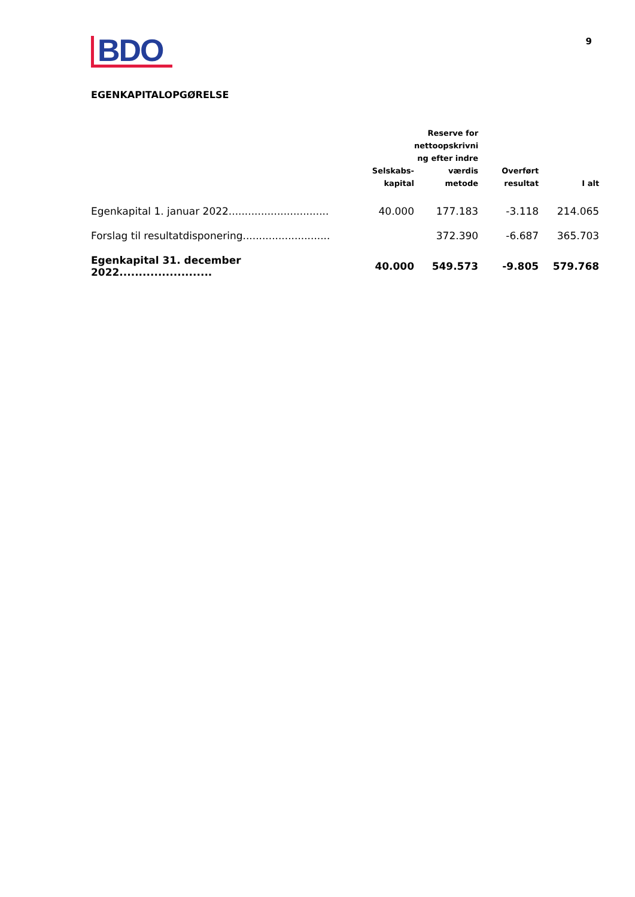BDO
9
EGENKAPITALOPGØRELSE
| | Selskabs- kapital | Reserve for nettoopskrivni ng efter indre værdis metode | Overført resultat | I alt |
| --- | --- | --- | --- | --- |
| Egenkapital 1. januar 2022............................... | 40.000 | 177.183 | -3.118 | 214.065 |
| Forslag til resultatdisponering........................... | | 372.390 | -6.687 | 365.703 |
| Egenkapital 31. december 2022........................ | 40.000 | 549.573 | -9.805 | 579.768 |